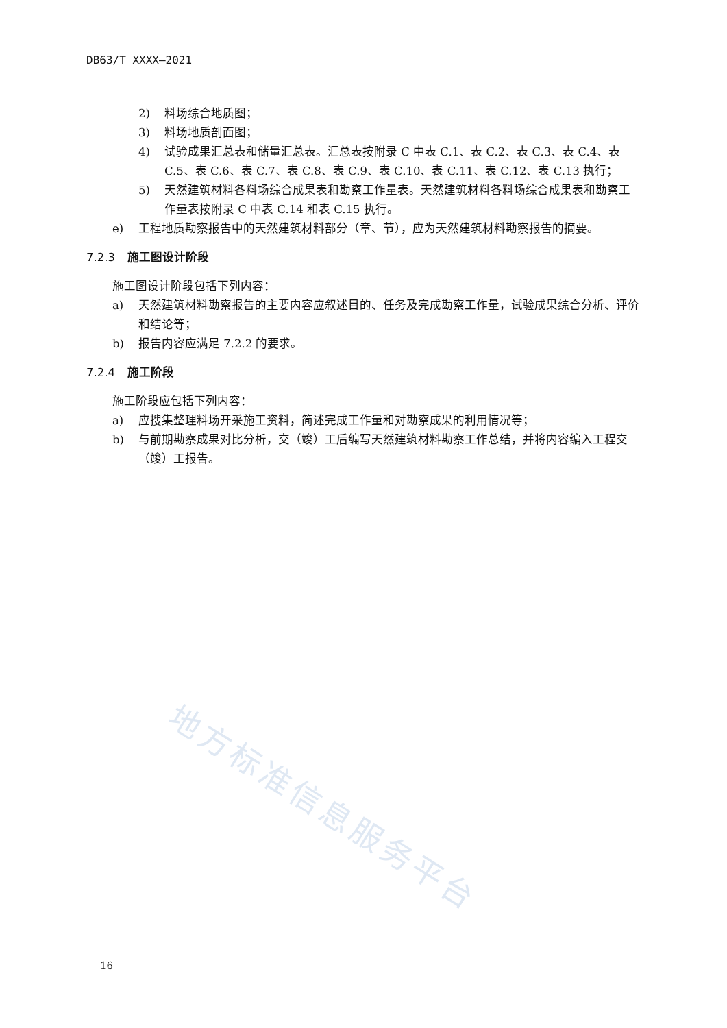DB63/T XXXX—2021
2) 料场综合地质图；
3) 料场地质剖面图；
4) 试验成果汇总表和储量汇总表。汇总表按附录 C 中表 C.1、表 C.2、表 C.3、表 C.4、表 C.5、表 C.6、表 C.7、表 C.8、表 C.9、表 C.10、表 C.11、表 C.12、表 C.13 执行；
5) 天然建筑材料各料场综合成果表和勘察工作量表。天然建筑材料各料场综合成果表和勘察工作量表按附录 C 中表 C.14 和表 C.15 执行。
e) 工程地质勘察报告中的天然建筑材料部分（章、节），应为天然建筑材料勘察报告的摘要。
7.2.3 施工图设计阶段
施工图设计阶段包括下列内容：
a) 天然建筑材料勘察报告的主要内容应叙述目的、任务及完成勘察工作量，试验成果综合分析、评价和结论等；
b) 报告内容应满足 7.2.2 的要求。
7.2.4 施工阶段
施工阶段应包括下列内容：
a) 应搜集整理料场开采施工资料，简述完成工作量和对勘察成果的利用情况等；
b) 与前期勘察成果对比分析，交（竣）工后编写天然建筑材料勘察工作总结，并将内容编入工程交（竣）工报告。
地方标准信息服务平台
16